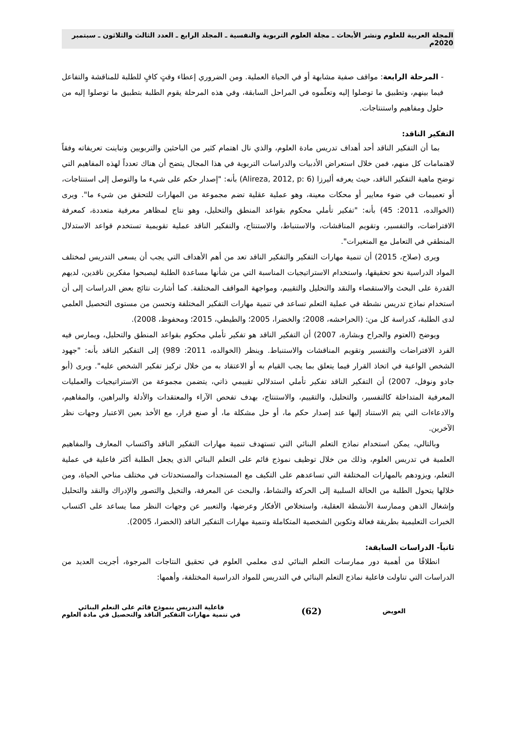المجلة العربية للعلوم ونشر الأبحاث ـ مجلة العلوم التربوية والنفسية ـ المجلد الرابع ـ العدد الثالث والثلاثون ـ سبتمبر 2020م
- المرحلة الرابعة: مواقف صفية مشابهة أو في الحياة العملية. ومن الضروري إعطاء وقتٍ كافٍ للطلبة للمناقشة والتفاعل فيما بينهم، وتطبيق ما توصلوا إليه وتعلّموه في المراحل السابقة، وفي هذه المرحلة يقوم الطلبة بتطبيق ما توصلوا إليه من حلول ومفاهيم واستنتاجات.
التفكير الناقد:
بما أن التفكير الناقد أحد أهداف تدريس مادة العلوم، والذي نال اهتمام كثير من الباحثين والتربويين وتباينت تعريفاته وفقاً لاهتمامات كل منهم، فمن خلال استعراض الأدبيات والدراسات التربوية في هذا المجال يتضح أن هناك تعدداً لهذه المفاهيم التي توضح ماهية التفكير الناقد، حيث يعرفه أليرزا (Alireza, 2012, p: 6) بأنه: "إصدار حكم على شيء ما والتوصل إلى استنتاجات، أو تعميمات في ضوء معايير أو محكات معينة، وهو عملية عقلية تضم مجموعة من المهارات للتحقق من شيء ما". ويرى (الخوالده، 2011: 45) بأنه: "تفكير تأملي محكوم بقواعد المنطق والتحليل، وهو نتاج لمظاهر معرفية متعددة، كمعرفة الافتراضات، والتفسير، وتقويم المناقشات، والاستنباط، والاستنتاج، والتفكير الناقد عملية تقويمية تستخدم قواعد الاستدلال المنطقي في التعامل مع المتغيرات".
ويرى (صلاح، 2015) أن تنمية مهارات التفكير والتفكير الناقد تعد من أهم الأهداف التي يجب أن يسعى التدريس لمختلف المواد الدراسية نحو تحقيقها، واستخدام الاستراتيجيات المناسبة التي من شأنها مساعدة الطلبة ليصبحوا مفكرين ناقدين، لديهم القدرة على البحث والاستقصاء والنقد والتحليل والتقييم، ومواجهة المواقف المختلفة. كما أشارت نتائج بعض الدراسات إلى أن استخدام نماذج تدريس نشطة في عملية التعلم تساعد في تنمية مهارات التفكير المختلفة وتحسن من مستوى التحصيل العلمي لدى الطلبة، كدراسة كل من: (الحراحشه، 2008؛ والخضرا، 2005؛ والطيطي، 2015؛ ومحفوظ، 2008).
ويوضح (العتوم والجراح وبشارة، 2007) أن التفكير الناقد هو تفكير تأملي محكوم بقواعد المنطق والتحليل، ويمارس فيه الفرد الافتراضات والتفسير وتقويم المناقشات والاستنباط. وينظر (الخوالده، 2011: 989) إلى التفكير الناقد بأنه: "جهود الشخص الواعية في اتخاذ القرار فيما يتعلق بما يجب القيام به أو الاعتقاد به من خلال تركيز تفكير الشخص عليه". ويرى (أبو جادو ونوفل، 2007) أن التفكير الناقد تفكير تأملي استدلالي تقييمي ذاتي، يتضمن مجموعة من الاستراتيجيات والعمليات المعرفية المتداخلة كالتفسير، والتحليل، والتقييم، والاستنتاج، بهدف تفحص الآراء والمعتقدات والأدلة والبراهين، والمفاهيم، والادعاءات التي يتم الاستناد إليها عند إصدار حكم ما، أو حل مشكلة ما، أو صنع قرار، مع الأخذ بعين الاعتبار وجهات نظر الآخرين.
وبالتالي، يمكن استخدام نماذج التعلم البنائي التي تستهدف تنمية مهارات التفكير الناقد واكتساب المعارف والمفاهيم العلمية في تدريس العلوم، وذلك من خلال توظيف نموذج قائم على التعلم البنائي الذي يجعل الطلبة أكثر فاعلية في عملية التعلم، ويزودهم بالمهارات المختلفة التي تساعدهم على التكيف مع المستجدات والمستحدثات في مختلف مناحي الحياة، ومن خلالها يتحول الطلبة من الحالة السلبية إلى الحركة والنشاط، والبحث عن المعرفة، والتخيل والتصور والإدراك والنقد والتحليل وإشغال الذهن وممارسة الأنشطة العقلية، واستخلاص الأفكار وعرضها، والتعبير عن وجهات النظر مما يساعد على اكتساب الخبرات التعليمية بطريقة فعالة وتكوين الشخصية المتكاملة وتنمية مهارات التفكير الناقد (الخضرا، 2005).
ثانياً- الدراسات السابقة:
انطلاقًا من أهمية دور ممارسات التعلم البنائي لدى معلمي العلوم في تحقيق النتاجات المرجوة، أجريت العديد من الدراسات التي تناولت فاعلية نماذج التعلم البنائي في التدريس للمواد الدراسية المختلفة، وأهمها:
العويض
(62)
فاعلية التدريس بنموذج قائم على التعلم البنائي
في تنمية مهارات التفكير الناقد والتحصيل في مادة العلوم